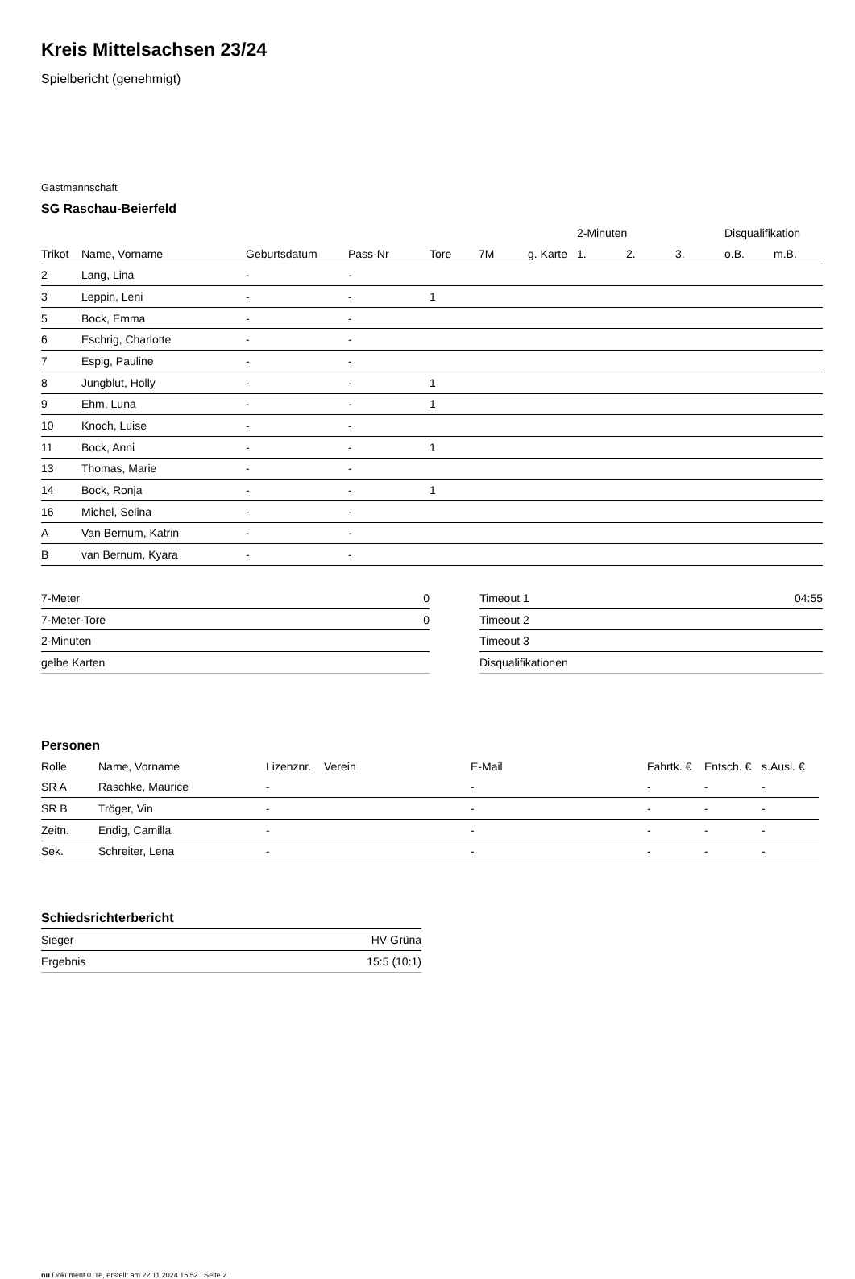Kreis Mittelsachsen 23/24
Spielbericht (genehmigt)
Gastmannschaft
SG Raschau-Beierfeld
| | | | | | | | 2-Minuten | | | Disqualifikation | |
| --- | --- | --- | --- | --- | --- | --- | --- | --- | --- | --- | --- |
| Trikot | Name, Vorname | Geburtsdatum | Pass-Nr | Tore | 7M | g. Karte | 1. | 2. | 3. | o.B. | m.B. |
| 2 | Lang, Lina | - | - | | | | | | | | |
| 3 | Leppin, Leni | - | - | 1 | | | | | | | |
| 5 | Bock, Emma | - | - | | | | | | | | |
| 6 | Eschrig, Charlotte | - | - | | | | | | | | |
| 7 | Espig, Pauline | - | - | | | | | | | | |
| 8 | Jungblut, Holly | - | - | 1 | | | | | | | |
| 9 | Ehm, Luna | - | - | 1 | | | | | | | |
| 10 | Knoch, Luise | - | - | | | | | | | | |
| 11 | Bock, Anni | - | - | 1 | | | | | | | |
| 13 | Thomas, Marie | - | - | | | | | | | | |
| 14 | Bock, Ronja | - | - | 1 | | | | | | | |
| 16 | Michel, Selina | - | - | | | | | | | | |
| A | Van Bernum, Katrin | - | - | | | | | | | | |
| B | van Bernum, Kyara | - | - | | | | | | | | |
| 7-Meter | 0 |
| 7-Meter-Tore | 0 |
| 2-Minuten | |
| gelbe Karten | |
| Timeout 1 | 04:55 |
| Timeout 2 | |
| Timeout 3 | |
| Disqualifikationen | |
Personen
| Rolle | Name, Vorname | Lizenznr. | Verein | E-Mail | Fahrtk. € | Entsch. € | s.Ausl. € |
| --- | --- | --- | --- | --- | --- | --- | --- |
| SR A | Raschke, Maurice | - | | - | - | - | - |
| SR B | Tröger, Vin | - | | - | - | - | - |
| Zeitn. | Endig, Camilla | - | | - | - | - | - |
| Sek. | Schreiter, Lena | - | | - | - | - | - |
Schiedsrichterbericht
| Sieger | HV Grüna |
| Ergebnis | 15:5 (10:1) |
nu.Dokument 011e, erstellt am 22.11.2024 15:52 | Seite 2